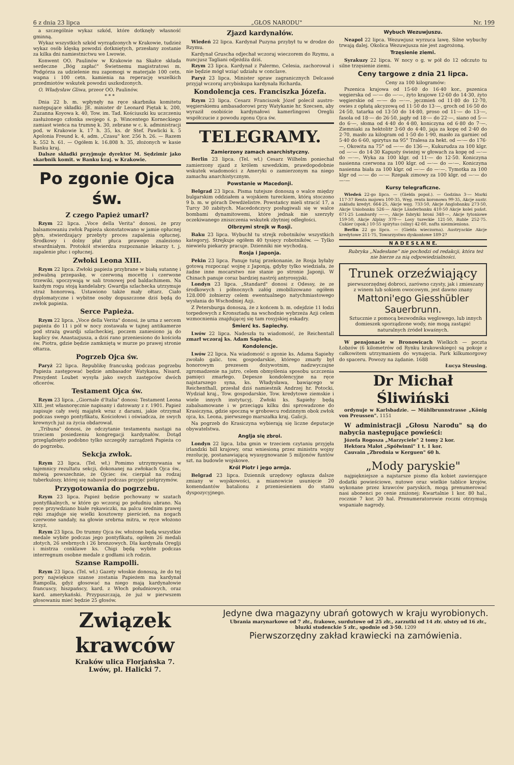6 z dnia 23 lipca „GŁOS NARODU" Nr. 199
a szczególnie wykaz szkód, które dotknęły własność gminną.
Wykaz wszystkich szkód wyrządzonych w Krakowie, tudzież wykaz osób klęską powodzi dotkniętych, przesłany zostanie za kilka dni namiestnictwu we Lwowie.
Konwent OO. Paulinów w Krakowie na Skałce składa serdeczne „Bóg zapłać" Świetnemu magistratowi m. Podgórza za udzielenie mu zapomogi w materjale 100 cetn. wapna i 100 cetn. kamienia na reperację wszelkich przedmiotów wskutek powodzi uszkodzonych.
O. Władysław Gliwa, przeor OO. Paulinów.
* * *
Dnia 22 b. m. wpłynęły na ręce skarbnika komitetu następujące składki: JE. minister dr Leonard Piętak k. 200, Zuzanna Koyowa k. 40, Tow. im. Tad. Kościuszki ku uczczeniu zasłużonego członka swojego ś. p. Wincentego Korneckiego zamiast wieńca na trumnę k. 30, zebrane w c. k. administracji pod. w Krakowie k. 17 h. 35, ks. dr Stef. Pawlicki k. 5 Apolonia Freund k. 4, adm. „Czasu" kor. 256 h. 26. — Razem k. 552 h. 61. — Ogółem k. 16.808 h. 35, złożonych w kasie Banku kraj.
Dalsze składki przyjmuje dyrektor M. Sędzimir jako skarbnik komit. w Banku kraj. w Krakowie.
Po zgonie Ojca św.
Z czego Papież umarł?
Rzym 22 lipca. „Voce della Verita" donosi, że przy balsamowaniu zwłok Papieża skonstatowano w jamie opłucnej płyn, stwierdzający przebyty proces zapalenia opłucnej. Środkowy i dolny płat płuca prawego znaleziono stwardniałym. Protokół stwierdza rozpoznanie lekarzy t. j. zapalenie płuc i opłucnej.
Zwłoki Leona XIII.
Rzym 22 lipca. Zwłoki papieża przybrane w białą sutannę i jedwabną przepaskę, w czerwoną mocettę i czerwone trzewiki, spoczywają w sali tronowej pod baldachimem. Na każdym rogu stoją kandelabry. Gwardja szlachecka utrzymuje straż honorową. Ustawiono także mały ołtarz. Ciało dyplomatyczne i wybitne osoby dopuszczone dziś będą do zwłok papieża.
Serce Papieża.
Rzym 22 lipca. „Voce della Verita" donosi, że urna z sercem papieża do 11 i pół w nocy zostawała w tajnej antikamerze pod strażą gwardji szlacheckiej, poczem zaniesiono ją do kaplicy św. Anastazjusza, a dziś rano przeniesiono do kościoła św. Piotra, gdzie będzie zamkniętą w murze po prawej stronie ołtarza.
Pogrzeb Ojca św.
Paryż 22 lipca. Republikę francuską podczas pogrzebu Papieża zastępować będzie ambasador Watykanu, Nisard. Prezydent Loubet wysyła jako swych zastępców dwóch oficerów.
Testament Ojca św.
Rzym 23 lipca. „Giornale d'Italia" donosi: Testament Leona XIII. jest własnoręcznie napisany i datowany z r. 1901. Papież zapisuje cały swój majątek wraz z darami, jakie otrzymał podczas swego pontyfikatu, Kościołowi i oświadcza, że swych krewnych już za życia obdarował.
„Tribuna" donosi, że odczytanie testamentu nastąpi na trzeciem posiedzeniu kongregacji kardynałów. Dotąd przeglądnięto podobno tylko szczegóły zarządzeń Papieża co do pogrzebu.
Sekcja zwłok.
Rzym 23 lipca. (Teł. wł.) Pomimo utrzymywania w tajemnicy rezultatu sekcji, dokonanej na zwłokach Ojca św., mówią powszechnie, że Ojciec św. cierpiał na rodzaj tuberkulozy, której się nabawił podczas przyjęć pielgrzymów.
Przygotowania do pogrzebu.
Rzym 23 lipca. Papież będzie pochowany w szatach pontyfikalnych, w które go wczoraj po południu ubrano. Na ręce przywdziano białe rękawiczki, na palcu średnim prawej ręki znajduje się wielki kosztowny pierścień, na nogach czerwone sandały, na głowie srebrna mitra, w ręce włożono krzyż.
Rzym 23 lipca. Do trumny Ojca św. włożone będą wszystkie medale wybite podczas jego pontyfikatu, ogółem 26 medali złotych, 26 srebrnych i 26 bronzowych. Dla kardynała Oreglji i mistrza conklawe ks. Chigi będą wybite podczas interregnum osobne medale z godłami ich rodzin.
Szanse Rampolli.
Rzym 23 lipca. (Tel. wł.) Gazety włoskie donoszą, że do tej pory największe szanse zostania Papieżem ma kardynał Rampolla, gdyż głosować na niego mają kardynałowie francuscy, hiszpańscy, kard. z Włoch południowych, oraz kard. amerykański. Przypuszczają, że już w pierwszem głosowaniu mieć będzie 25 głosów.
Zjazd kardynałów.
Wiedeń 22 lipca. Kardynał Puzyna przybył tu w drodze do Rzymu.
Kardynał Gruscha odjechał wczoraj wieczorem do Rzymu, a nuncjusz Tagliani odjeżdża dziś.
Rzym 23 lipca. Kardynał z Palermo, Celesia, zachorował i nie będzie mógł wziąć udziału w conclave.
Paryż 23 lipca. Minister spraw zagranicznych Delcassé przyjął wczoraj arcybiskupa kardynała Richarda.
Kondolencja ces. Franciszka Józefa.
Rzym 23 lipca. Cesarz Franciszek Józef polecił austro-węgierskiemu ambasadorowi przy Watykanie hr. Szecsen, aby wyraził osobiście kardynałowi kamerlingowi Oreglii współczucie z powodu zgonu Ojca św.
TELEGRAMY.
Zamierzony zamach anarchistyczny.
Berlin 23 lipca. (Tel. wł.) Cesarz Wilhelm poniechał zamierzony zjazd z królem szwedzkim, prawdopodobnie wskutek wiadomości z Ameryki o zamierzonym na niego zamachu anarchistycznym.
Powstanie w Macedonji.
Belgrad 23 lipca. Pisma tutejsze donoszą o walce między bulgarskim oddziałem a wojskiem tureckiem, którą stoczono 9 b. m. w górach Dewdżelistre. Powstańcy mieli stracić 17, a Turcy 30 zabitych. Macedończycy posługiwali się w walce bombami dynamitowemi, które jednak nie szerzyły oczekiwanego zniszczenia wskutek zbytniej odległości.
Olbrzymi strejk w Rosji.
Baku 23 lipca. Wybuchł tu strejk robotników wszystkich kategoryj. Strejkuje ogółem 40 tysięcy robotników. — Tylko niewielu piekarzy pracuje. Dzienniki nie wychodzą.
Rosja i Japonja.
Pekin 23 lipca. Panuje tutaj przekonanie, że Rosja byłaby gotową rozpocząć wojnę z Japonją, gdyby tylko wiedziała, że żadne inne mocarstwo nie stanie po stronie Japonji. W Chinach panuje coraz bardziej nastrój antyrosyjski.
Londyn 23 lipca. „Standard" donosi z Odessy, że ze środkowych i północnych załóg zmobilizowano ogółem 128.000 żołnierzy celem ewentualnego natychmiastowego wysłania do Wschodniej Azji.
Z Petersburga donoszą, że z końcem b. m. odejdzie 11 łodzi torpedowych z Kronsztadu na wschodnie wybrzeża Azji celem wzmocnienia znajdującej się tam rosyjskiej eskadry.
Śmierć ks. Sapiechy.
Lwów 22 lipca. Nadeszła tu wiadomość, że Reichentall zmarł wczoraj ks. Adam Sapieha.
Kondolencje.
Lwów 22 lipca. Na wiadomość o zgonie ks. Adama Sapiehy zwołało galic. tow. gospodarskie, którego zmarły był honorowym prezesem dożywotnim, nadzwyczajne zgromadzenie na jutro, celem obmyślenia sposobu uczczenia pamięci zmarłego. Depesze kondolencyjne na ręce najstarszego syna, ks. Władysława, bawiącego w Reichenthall, przesłał dziś namiestnik Andrzej hr. Potocki, Wydział kraj., Tow. gospodarskie, Tow. kredytowe ziemskie i wiele innych instytucyj. Zwłoki ks. Sapiehy będą zabalsamowane i w przeciągu kilku dni sprowadzone do Krasiczyna, gdzie spoczną w grobowcu rodzinnym obok zwłok ojca, ks. Leona, pierwszego marszałka kraj. Galicji.
Na pogrzeb do Krasiczyna wybierają się liczne deputacje obywatelstwa.
Anglja się zbroi.
Londyn 22 lipca. Izba gmin w trzeciem czytaniu przyjęła irlandzki bill krajowy, oraz wniesioną przez ministra wojny rezolucję, postanawiającą wyasygnowanie 5 miljonów funtów szt. na budowle wojskowe.
Król Piotr i jego armja.
Belgrad 23 lipca. Dziennik urzędowy ogłasza dalsze zmiany w wojskowości, a mianowicie usunięcie 20 komendantów batalionu z przeniesieniem do stanu dyspozycyjnego.
Wybuch Wezuwjuszu.
Neapol 22 lipca. Wezuwjusz wyrzuca lawę. Silne wybuchy trwają dalej. Okolica Wezuwjusza nie jest zagrożoną.
Trzęsienie ziemi.
Syrakuzy 22 lipca. W nocy o g. w pół do 12 odczuto tu silne trzęsienie ziemi.
Ceny targowe z dnia 21 lipca.
Ceny za 100 kilogramów:
Pszenica krajowa od 15·60 do 16·40 kor., pszenica węgierska od —·— do —·—, żyto krajowe 12·60 do 14·30, żyto węgierskie od —·— do —·—. jęczmień od 11·80 do 12·70, owies z opłatą akcyzową od 11·50 do 13·—, groch od 16·50 do 24·50, tatarka od 13·50 do 14·80, proso od 11·— do 13·—, fasola od 18·— do 26·50, jagły od 18·— do 22·—, siano od 5·— do 6·—, słoma od 4·40 do 4·80, koniczyna od 6·80 do 7·—. Ziemniaki za hektolitr 3·60 do 4·40, jaja za kopę od 2·40 do 2·70, masło za kilogram od 1·50 do 1·90, masło za garniec od 5·40 do 6·60, spirytus na 95° Tralesa za hekt. od —·— do 176·—, Okowita na 75° od —·— do 136·—, Kukurudza za 100 klgr. od —·— do 14·30 Kapusty świeżej w głowach za kopę od —·— do —·—. Wyka za 100 klgr. od 11·— do 12·50. Koniczyna nasienna czerwona za 100 klgr. od —·— do —·—. Koniczyna nasienna biała za 100 klgr. od —·— do —·—. Tymotka za 100 klgr od —·— do —·— Rzepak zimowy za 100 klgr. od —·— do —·—
Kursy telegraficzne.
Wiedeń 22-go lipca. — (Giełda popoł.). — Godzina 3·— Marki 117·37 Renta majowa 100·35, Węg. renta koronowa 99·35, Akcje austr. zakładu kredyt. 664·25, Akcje węg. 733·50, Akcje Anglobanku 273·50, Akcje Uniobanku 526·— Akcje Länderbanku 410·50 Akcje kolei państ. 671·25 Lombardy —·—, Akcje fabryki broni 348·—, Akcje tytoniowe 159·50, Akcje Alpiny 370·— Losy tureckie 121·50, Ruble 252·75. Cukier (spok.) 10·55 spirytus (silny) 42·60, nafta niezmieniona.
Berlin 22 go lipca. — (Giełda wieczorna). Austryackie Akcje kredytowe 211·75, Towarzystwo dyskontowe 189·2?
N A D E S Ł A N E.
Rubryka „Nadesłane" nie pochodzi od redakcji, która też nie bierze za nią odpowiedzialności.
Trunek orzeźwiający
pierwszorzędnej dobroci, zarówno czysty, jak i zmieszany z winem lub sokiem owocowym, jest dawno znany
Mattoni'ego Giesshübler Sauerbrunn.
Sztucznie z pomocą bezwodnika węglowego, lub innych domieszek sporządzone wody, nie mogą zastąpić naturalnych źródeł kwaśnych.
W pensjonacie w Bronowicach Wielkich — poczta Łobzów (6 kilometrów od Rynku krakowskiego) są pokoje z całkowitem utrzymaniem do wynajęcia. Park kilkumorgowy do spaceru. Powozy na żądanie. 1688
Łucya Steusing.
Dr Michał Śliwiński
ordynuje w Karlsbadzie. — Mühlbrunnstrasse „König von Preussen". 1151
W administracji „Głosu Narodu" są do nabycia następujące powieści:
Józefa Rogosza „Marzyciele" 2 tomy 2 kor.
Hektora Malot „Spółwinni" 1 t. 1 kor.
Cauvain „Zbrodnia w Kerguen" 60 h.
„Mody paryskie"
najpiękniejsze a najstarsze pismo dla kobiet zawierające dodatki powieściowe, nutowe oraz wielkie tablice krojów, wykonane przez krawców paryskich, mogą prenumerować nasi abonenci po cenie zniżonej: Kwartalnie 1 kor. 80 hal., rocznie 7 kor. 20 hal. Prenumeratorowie roczni otrzymują wspaniałe nagrody.
Związek krawców
Kraków ulica Florjańska 7.
Lwów, pl. Halicki 7.
Jedyne dwa magazyny ubrań gotowych w kraju wyrobionych.
Ubrania marynarkowe od 7 złr., frakowe, surdutowe od 25 złr., zarzutki od 14 złr. ulstry od 16 złr., bluzki studenckie 5 złr., spodnie od 3·50. 1209
Pierwszorzędny zakład krawiecki na zamówienia.